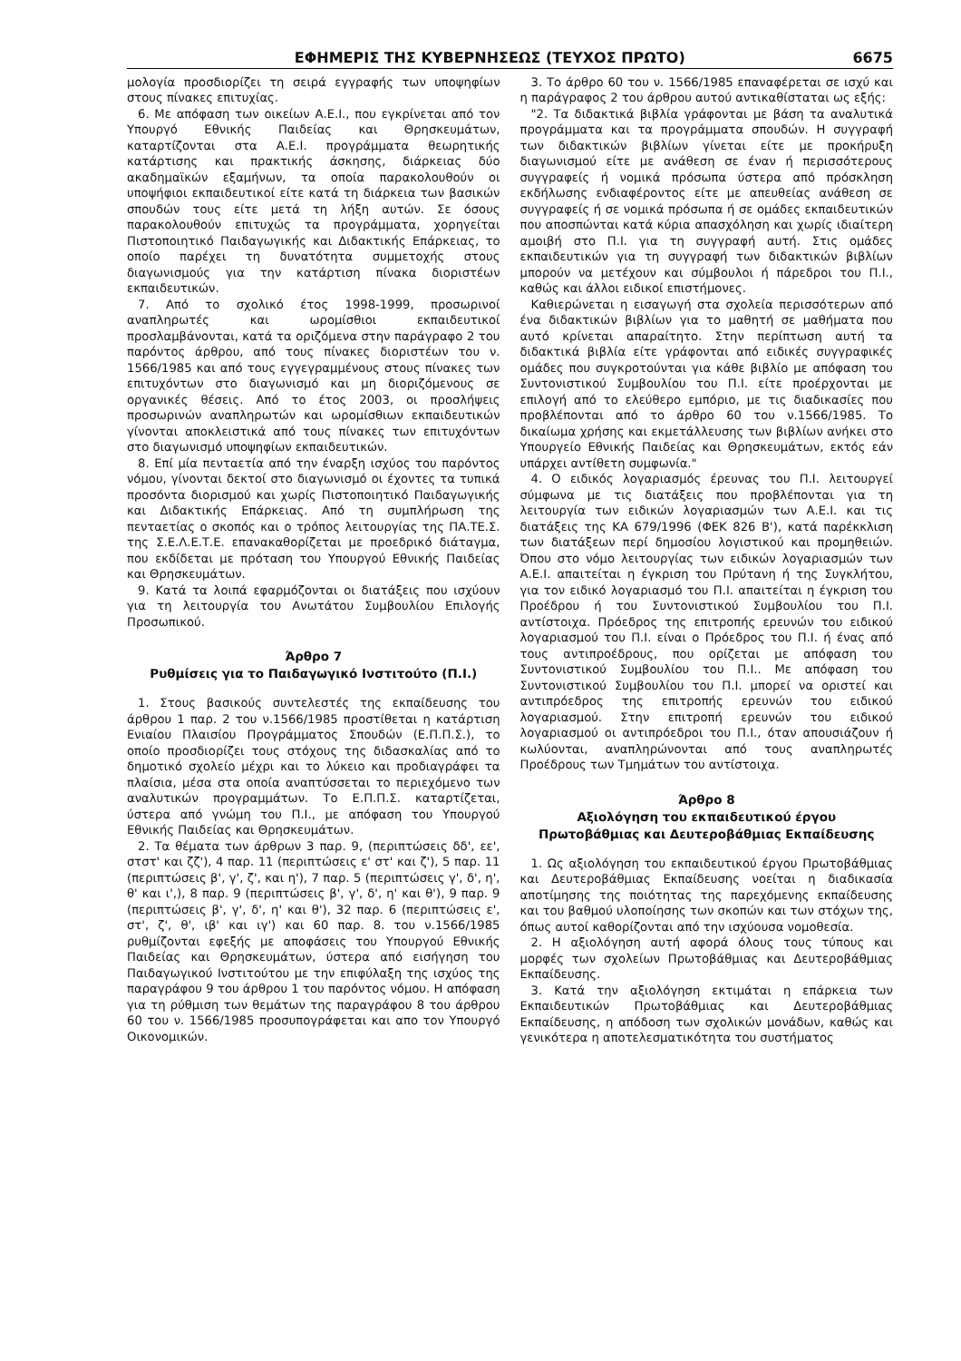ΕΦΗΜΕΡΙΣ ΤΗΣ ΚΥΒΕΡΝΗΣΕΩΣ (ΤΕΥΧΟΣ ΠΡΩΤΟ) 6675
μολογία προσδιορίζει τη σειρά εγγραφής των υποψηφίων στους πίνακες επιτυχίας.
6. Με απόφαση των οικείων Α.Ε.Ι., που εγκρίνεται από τον Υπουργό Εθνικής Παιδείας και Θρησκευμάτων, καταρτίζονται στα Α.Ε.Ι. προγράμματα θεωρητικής κατάρτισης και πρακτικής άσκησης, διάρκειας δύο ακαδημαϊκών εξαμήνων, τα οποία παρακολουθούν οι υποψήφιοι εκπαιδευτικοί είτε κατά τη διάρκεια των βασικών σπουδών τους είτε μετά τη λήξη αυτών. Σε όσους παρακολουθούν επιτυχώς τα προγράμματα, χορηγείται Πιστοποιητικό Παιδαγωγικής και Διδακτικής Επάρκειας, το οποίο παρέχει τη δυνατότητα συμμετοχής στους διαγωνισμούς για την κατάρτιση πίνακα διοριστέων εκπαιδευτικών.
7. Από το σχολικό έτος 1998-1999, προσωρινοί αναπληρωτές και ωρομίσθιοι εκπαιδευτικοί προσλαμβάνονται, κατά τα οριζόμενα στην παράγραφο 2 του παρόντος άρθρου, από τους πίνακες διοριστέων του ν. 1566/1985 και από τους εγγεγραμμένους στους πίνακες των επιτυχόντων στο διαγωνισμό και μη διοριζόμενους σε οργανικές θέσεις. Από το έτος 2003, οι προσλήψεις προσωρινών αναπληρωτών και ωρομίσθιων εκπαιδευτικών γίνονται αποκλειστικά από τους πίνακες των επιτυχόντων στο διαγωνισμό υποψηφίων εκπαιδευτικών.
8. Επί μία πενταετία από την έναρξη ισχύος του παρόντος νόμου, γίνονται δεκτοί στο διαγωνισμό οι έχοντες τα τυπικά προσόντα διορισμού και χωρίς Πιστοποιητικό Παιδαγωγικής και Διδακτικής Επάρκειας. Από τη συμπλήρωση της πενταετίας ο σκοπός και ο τρόπος λειτουργίας της ΠΑ.ΤΕ.Σ. της Σ.Ε.Λ.Ε.Τ.Ε. επανακαθορίζεται με προεδρικό διάταγμα, που εκδίδεται με πρόταση του Υπουργού Εθνικής Παιδείας και Θρησκευμάτων.
9. Κατά τα λοιπά εφαρμόζονται οι διατάξεις που ισχύουν για τη λειτουργία του Ανωτάτου Συμβουλίου Επιλογής Προσωπικού.
Άρθρο 7
Ρυθμίσεις για το Παιδαγωγικό Ινστιτούτο (Π.Ι.)
1. Στους βασικούς συντελεστές της εκπαίδευσης του άρθρου 1 παρ. 2 του ν.1566/1985 προστίθεται η κατάρτιση Ενιαίου Πλαισίου Προγράμματος Σπουδών (Ε.Π.Π.Σ.), το οποίο προσδιορίζει τους στόχους της διδασκαλίας από το δημοτικό σχολείο μέχρι και το λύκειο και προδιαγράφει τα πλαίσια, μέσα στα οποία αναπτύσσεται το περιεχόμενο των αναλυτικών προγραμμάτων. Το Ε.Π.Π.Σ. καταρτίζεται, ύστερα από γνώμη του Π.Ι., με απόφαση του Υπουργού Εθνικής Παιδείας και Θρησκευμάτων.
2. Τα θέματα των άρθρων 3 παρ. 9, (περιπτώσεις δδ', εε', στστ' και ζζ'), 4 παρ. 11 (περιπτώσεις ε' στ' και ζ'), 5 παρ. 11 (περιπτώσεις β', γ', ζ', και η'), 7 παρ. 5 (περιπτώσεις γ', δ', η', θ' και ι',), 8 παρ. 9 (περιπτώσεις β', γ', δ', η' και θ'), 9 παρ. 9 (περιπτώσεις β', γ', δ', η' και θ'), 32 παρ. 6 (περιπτώσεις ε', στ', ζ', θ', ιβ' και ιγ') και 60 παρ. 8. του ν.1566/1985 ρυθμίζονται εφεξής με αποφάσεις του Υπουργού Εθνικής Παιδείας και Θρησκευμάτων, ύστερα από εισήγηση του Παιδαγωγικού Ινστιτούτου με την επιφύλαξη της ισχύος της παραγράφου 9 του άρθρου 1 του παρόντος νόμου. Η απόφαση για τη ρύθμιση των θεμάτων της παραγράφου 8 του άρθρου 60 του ν. 1566/1985 προσυπογράφεται και απο τον Υπουργό Οικονομικών.
3. Το άρθρο 60 του ν. 1566/1985 επαναφέρεται σε ισχύ και η παράγραφος 2 του άρθρου αυτού αντικαθίσταται ως εξής:
"2. Τα διδακτικά βιβλία γράφονται με βάση τα αναλυτικά προγράμματα και τα προγράμματα σπουδών. Η συγγραφή των διδακτικών βιβλίων γίνεται είτε με προκήρυξη διαγωνισμού είτε με ανάθεση σε έναν ή περισσότερους συγγραφείς ή νομικά πρόσωπα ύστερα από πρόσκληση εκδήλωσης ενδιαφέροντος είτε με απευθείας ανάθεση σε συγγραφείς ή σε νομικά πρόσωπα ή σε ομάδες εκπαιδευτικών που αποσπώνται κατά κύρια απασχόληση και χωρίς ιδιαίτερη αμοιβή στο Π.Ι. για τη συγγραφή αυτή. Στις ομάδες εκπαιδευτικών για τη συγγραφή των διδακτικών βιβλίων μπορούν να μετέχουν και σύμβουλοι ή πάρεδροι του Π.Ι., καθώς και άλλοι ειδικοί επιστήμονες.
Καθιερώνεται η εισαγωγή στα σχολεία περισσότερων από ένα διδακτικών βιβλίων για το μαθητή σε μαθήματα που αυτό κρίνεται απαραίτητο. Στην περίπτωση αυτή τα διδακτικά βιβλία είτε γράφονται από ειδικές συγγραφικές ομάδες που συγκροτούνται για κάθε βιβλίο με απόφαση του Συντονιστικού Συμβουλίου του Π.Ι. είτε προέρχονται με επιλογή από το ελεύθερο εμπόριο, με τις διαδικασίες που προβλέπονται από το άρθρο 60 του ν.1566/1985. Το δικαίωμα χρήσης και εκμετάλλευσης των βιβλίων ανήκει στο Υπουργείο Εθνικής Παιδείας και Θρησκευμάτων, εκτός εάν υπάρχει αντίθετη συμφωνία."
4. Ο ειδικός λογαριασμός έρευνας του Π.Ι. λειτουργεί σύμφωνα με τις διατάξεις που προβλέπονται για τη λειτουργία των ειδικών λογαριασμών των Α.Ε.Ι. και τις διατάξεις της ΚΑ 679/1996 (ΦΕΚ 826 Β'), κατά παρέκκλιση των διατάξεων περί δημοσίου λογιστικού και προμηθειών. Όπου στο νόμο λειτουργίας των ειδικών λογαριασμών των Α.Ε.Ι. απαιτείται η έγκριση του Πρύτανη ή της Συγκλήτου, για τον ειδικό λογαριασμό του Π.Ι. απαιτείται η έγκριση του Προέδρου ή του Συντονιστικού Συμβουλίου του Π.Ι. αντίστοιχα. Πρόεδρος της επιτροπής ερευνών του ειδικού λογαριασμού του Π.Ι. είναι ο Πρόεδρος του Π.Ι. ή ένας από τους αντιπροέδρους, που ορίζεται με απόφαση του Συντονιστικού Συμβουλίου του Π.Ι.. Με απόφαση του Συντονιστικού Συμβουλίου του Π.Ι. μπορεί να οριστεί και αντιπρόεδρος της επιτροπής ερευνών του ειδικού λογαριασμού. Στην επιτροπή ερευνών του ειδικού λογαριασμού οι αντιπρόεδροι του Π.Ι., όταν απουσιάζουν ή κωλύονται, αναπληρώνονται από τους αναπληρωτές Προέδρους των Τμημάτων του αντίστοιχα.
Άρθρο 8
Αξιολόγηση του εκπαιδευτικού έργου
Πρωτοβάθμιας και Δευτεροβάθμιας Εκπαίδευσης
1. Ως αξιολόγηση του εκπαιδευτικού έργου Πρωτοβάθμιας και Δευτεροβάθμιας Εκπαίδευσης νοείται η διαδικασία αποτίμησης της ποιότητας της παρεχόμενης εκπαίδευσης και του βαθμού υλοποίησης των σκοπών και των στόχων της, όπως αυτοί καθορίζονται από την ισχύουσα νομοθεσία.
2. Η αξιολόγηση αυτή αφορά όλους τους τύπους και μορφές των σχολείων Πρωτοβάθμιας και Δευτεροβάθμιας Εκπαίδευσης.
3. Κατά την αξιολόγηση εκτιμάται η επάρκεια των Εκπαιδευτικών Πρωτοβάθμιας και Δευτεροβάθμιας Εκπαίδευσης, η απόδοση των σχολικών μονάδων, καθώς και γενικότερα η αποτελεσματικότητα του συστήματος